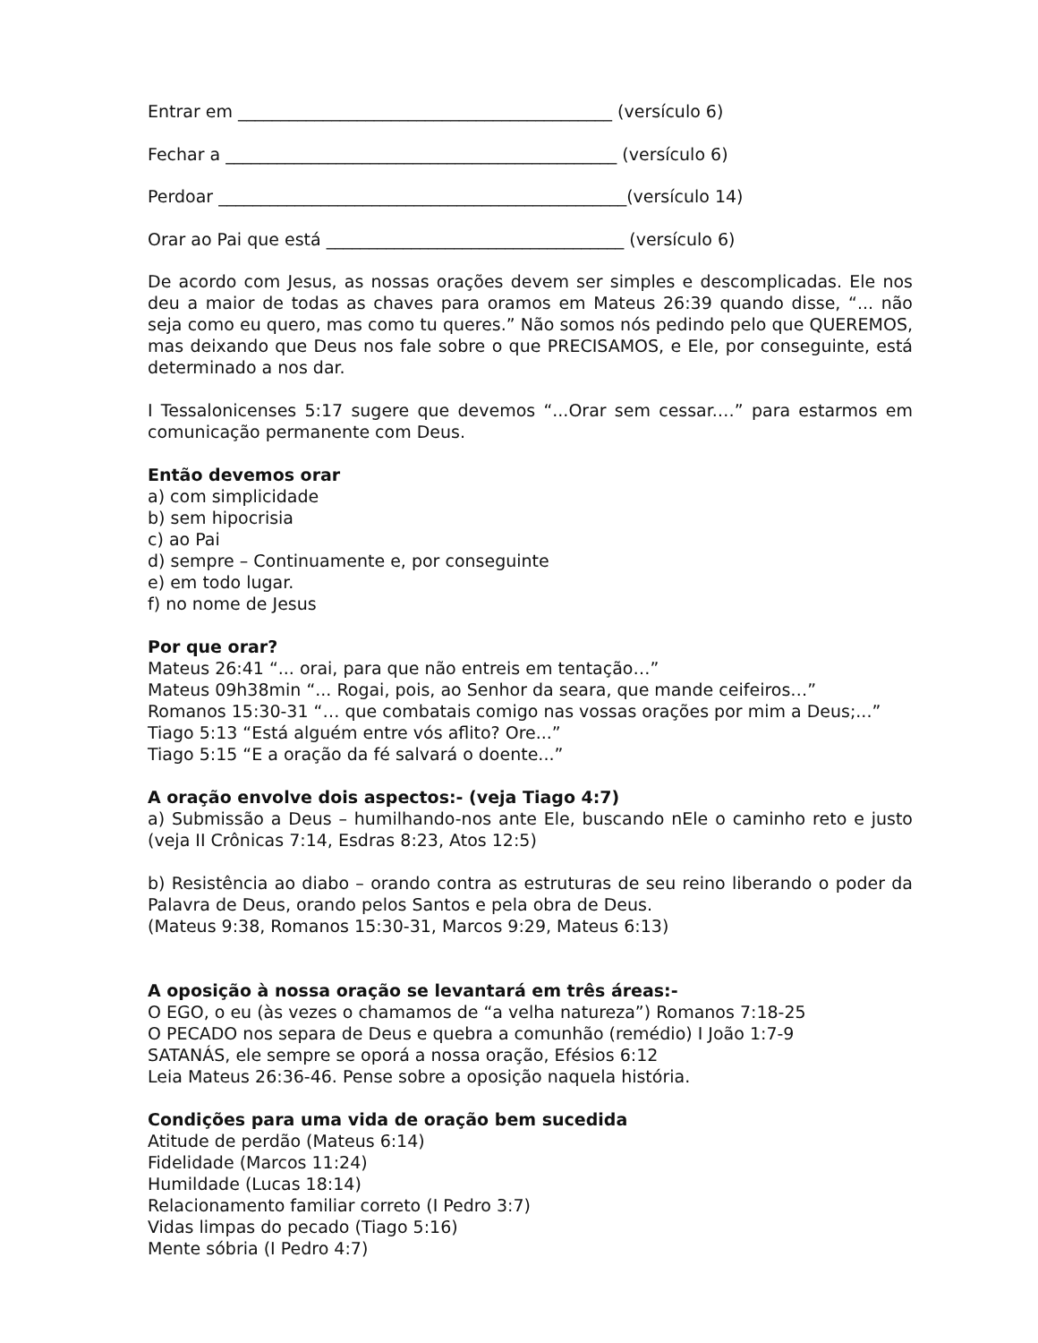Entrar em ____________________________________________ (versículo 6)
Fechar a ______________________________________________ (versículo 6)
Perdoar ________________________________________________(versículo 14)
Orar ao Pai que está ___________________________________ (versículo 6)
De acordo com Jesus, as nossas orações devem ser simples e descomplicadas. Ele nos deu a maior de todas as chaves para oramos em Mateus 26:39 quando disse, “... não seja como eu quero, mas como tu queres.” Não somos nós pedindo pelo que QUEREMOS, mas deixando que Deus nos fale sobre o que PRECISAMOS, e Ele, por conseguinte, está determinado a nos dar.
I Tessalonicenses 5:17 sugere que devemos “...Orar sem cessar.…” para estarmos em comunicação permanente com Deus.
Então devemos orar
a) com simplicidade
b) sem hipocrisia
c) ao Pai
d) sempre – Continuamente e, por conseguinte
e) em todo lugar.
f) no nome de Jesus
Por que orar?
Mateus 26:41 “... orai, para que não entreis em tentação…”
Mateus 09h38min “... Rogai, pois, ao Senhor da seara, que mande ceifeiros…”
Romanos 15:30-31 “… que combatais comigo nas vossas orações por mim a Deus;...”
Tiago 5:13 “Está alguém entre vós aflito? Ore...”
Tiago 5:15 “E a oração da fé salvará o doente...”
A oração envolve dois aspectos:- (veja Tiago 4:7)
a) Submissão a Deus – humilhando-nos ante Ele, buscando nEle o caminho reto e justo (veja II Crônicas 7:14, Esdras 8:23, Atos 12:5)
b) Resistência ao diabo – orando contra as estruturas de seu reino liberando o poder da Palavra de Deus, orando pelos Santos e pela obra de Deus.
(Mateus 9:38, Romanos 15:30-31, Marcos 9:29, Mateus 6:13)
A oposição à nossa oração se levantará em três áreas:-
O EGO, o eu (às vezes o chamamos de “a velha natureza”) Romanos 7:18-25
O PECADO nos separa de Deus e quebra a comunhão (remédio) I João 1:7-9
SATANÁS, ele sempre se oporá a nossa oração, Efésios 6:12
Leia Mateus 26:36-46. Pense sobre a oposição naquela história.
Condições para uma vida de oração bem sucedida
Atitude de perdão (Mateus 6:14)
Fidelidade (Marcos 11:24)
Humildade (Lucas 18:14)
Relacionamento familiar correto (I Pedro 3:7)
Vidas limpas do pecado (Tiago 5:16)
Mente sóbria (I Pedro 4:7)